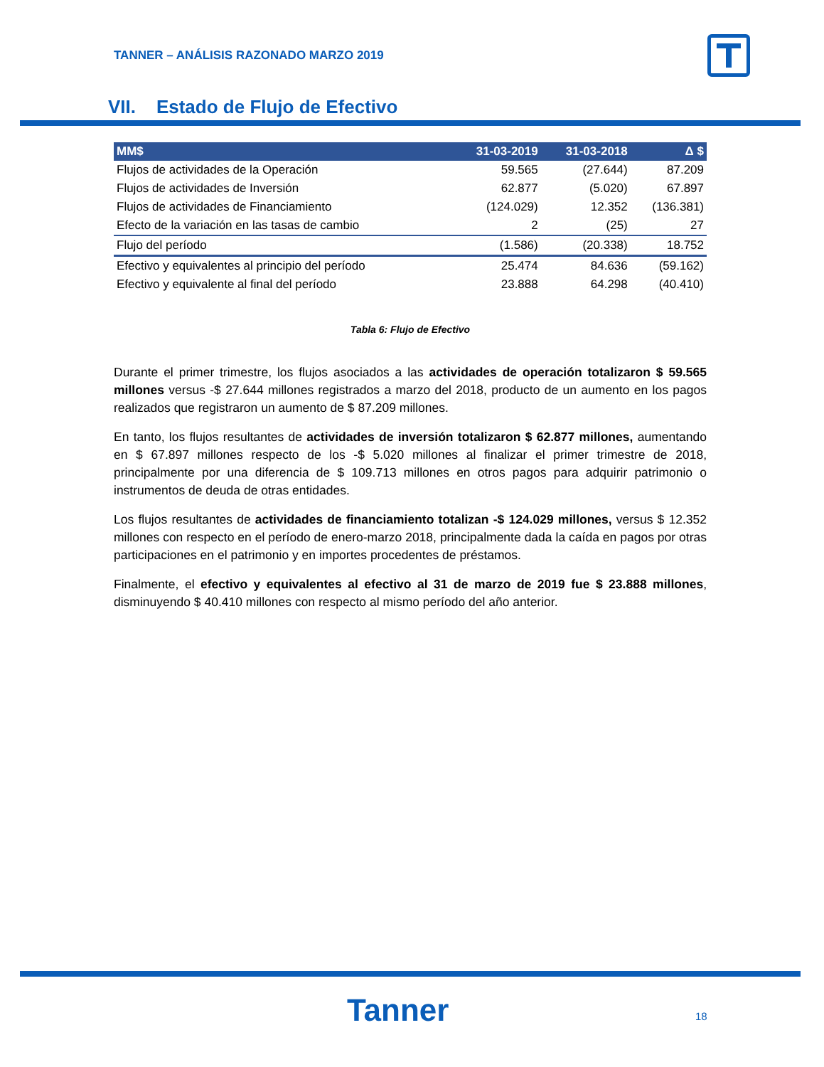TANNER – ANÁLISIS RAZONADO MARZO 2019
VII. Estado de Flujo de Efectivo
| MM$ | 31-03-2019 | 31-03-2018 | Δ $ |
| --- | --- | --- | --- |
| Flujos de actividades de la Operación | 59.565 | (27.644) | 87.209 |
| Flujos de actividades de Inversión | 62.877 | (5.020) | 67.897 |
| Flujos de actividades de Financiamiento | (124.029) | 12.352 | (136.381) |
| Efecto de la variación en las tasas de cambio | 2 | (25) | 27 |
| Flujo del período | (1.586) | (20.338) | 18.752 |
| Efectivo y equivalentes al principio del período | 25.474 | 84.636 | (59.162) |
| Efectivo y equivalente al final del período | 23.888 | 64.298 | (40.410) |
Tabla 6: Flujo de Efectivo
Durante el primer trimestre, los flujos asociados a las actividades de operación totalizaron $ 59.565 millones versus -$ 27.644 millones registrados a marzo del 2018, producto de un aumento en los pagos realizados que registraron un aumento de $ 87.209 millones.
En tanto, los flujos resultantes de actividades de inversión totalizaron $ 62.877 millones, aumentando en $ 67.897 millones respecto de los -$ 5.020 millones al finalizar el primer trimestre de 2018, principalmente por una diferencia de $ 109.713 millones en otros pagos para adquirir patrimonio o instrumentos de deuda de otras entidades.
Los flujos resultantes de actividades de financiamiento totalizan -$ 124.029 millones, versus $ 12.352 millones con respecto en el período de enero-marzo 2018, principalmente dada la caída en pagos por otras participaciones en el patrimonio y en importes procedentes de préstamos.
Finalmente, el efectivo y equivalentes al efectivo al 31 de marzo de 2019 fue $ 23.888 millones, disminuyendo $ 40.410 millones con respecto al mismo período del año anterior.
Tanner 18